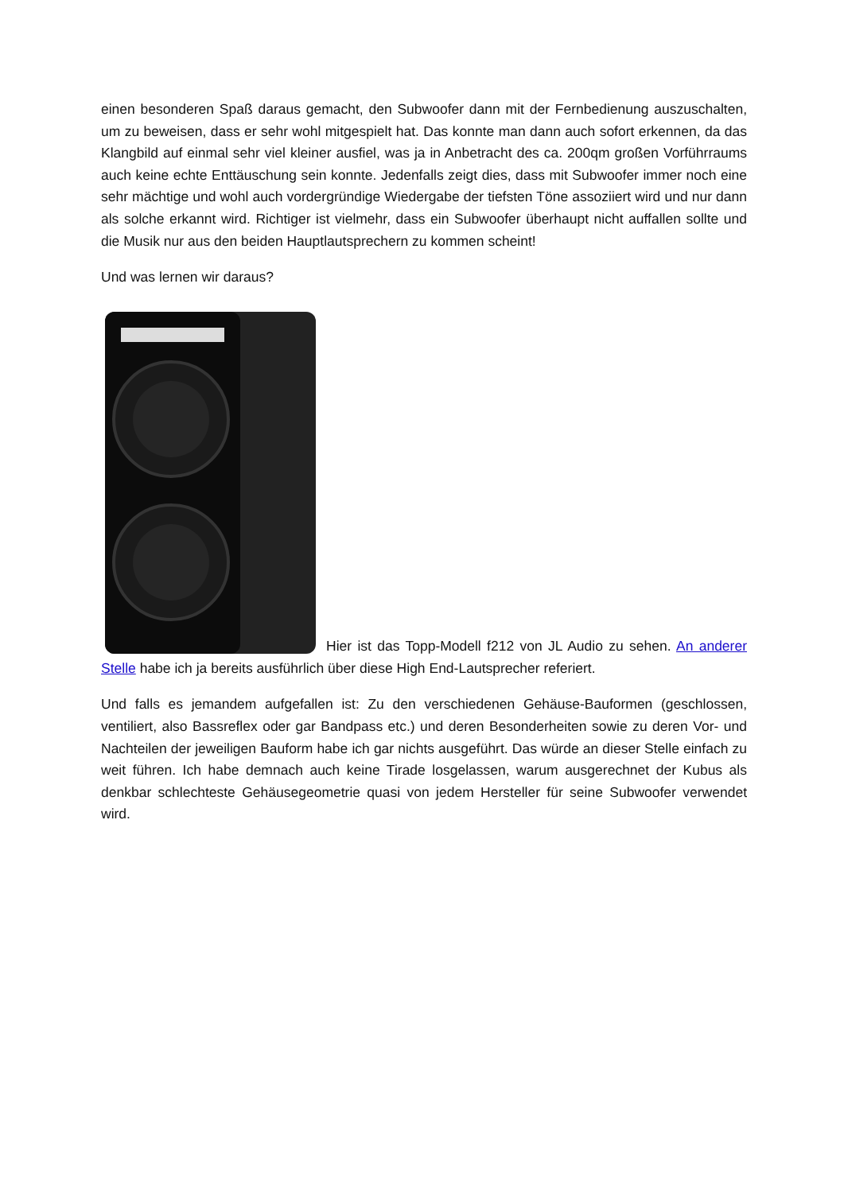einen besonderen Spaß daraus gemacht, den Subwoofer dann mit der Fernbedienung auszuschalten, um zu beweisen, dass er sehr wohl mitgespielt hat. Das konnte man dann auch sofort erkennen, da das Klangbild auf einmal sehr viel kleiner ausfiel, was ja in Anbetracht des ca. 200qm großen Vorführraums auch keine echte Enttäuschung sein konnte. Jedenfalls zeigt dies, dass mit Subwoofer immer noch eine sehr mächtige und wohl auch vordergründige Wiedergabe der tiefsten Töne assoziiert wird und nur dann als solche erkannt wird. Richtiger ist vielmehr, dass ein Subwoofer überhaupt nicht auffallen sollte und die Musik nur aus den beiden Hauptlautsprechern zu kommen scheint!
Und was lernen wir daraus?
Hier ist das Topp-Modell f212 von JL Audio zu sehen. An anderer Stelle habe ich ja bereits ausführlich über diese High End-Lautsprecher referiert.
Und falls es jemandem aufgefallen ist: Zu den verschiedenen Gehäuse-Bauformen (geschlossen, ventiliert, also Bassreflex oder gar Bandpass etc.) und deren Besonderheiten sowie zu deren Vor- und Nachteilen der jeweiligen Bauform habe ich gar nichts ausgeführt. Das würde an dieser Stelle einfach zu weit führen. Ich habe demnach auch keine Tirade losgelassen, warum ausgerechnet der Kubus als denkbar schlechteste Gehäusegeometrie quasi von jedem Hersteller für seine Subwoofer verwendet wird.